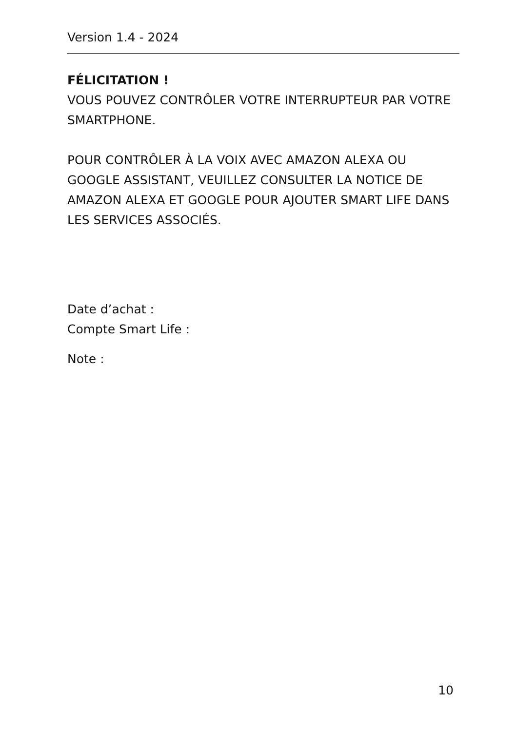Version 1.4 - 2024
FÉLICITATION !
VOUS POUVEZ CONTRÔLER VOTRE INTERRUPTEUR PAR VOTRE SMARTPHONE.
POUR CONTRÔLER À LA VOIX AVEC AMAZON ALEXA OU GOOGLE ASSISTANT, VEUILLEZ CONSULTER LA NOTICE DE AMAZON ALEXA ET GOOGLE POUR AJOUTER SMART LIFE DANS LES SERVICES ASSOCIÉS.
Date d’achat :
Compte Smart Life :
Note :
10